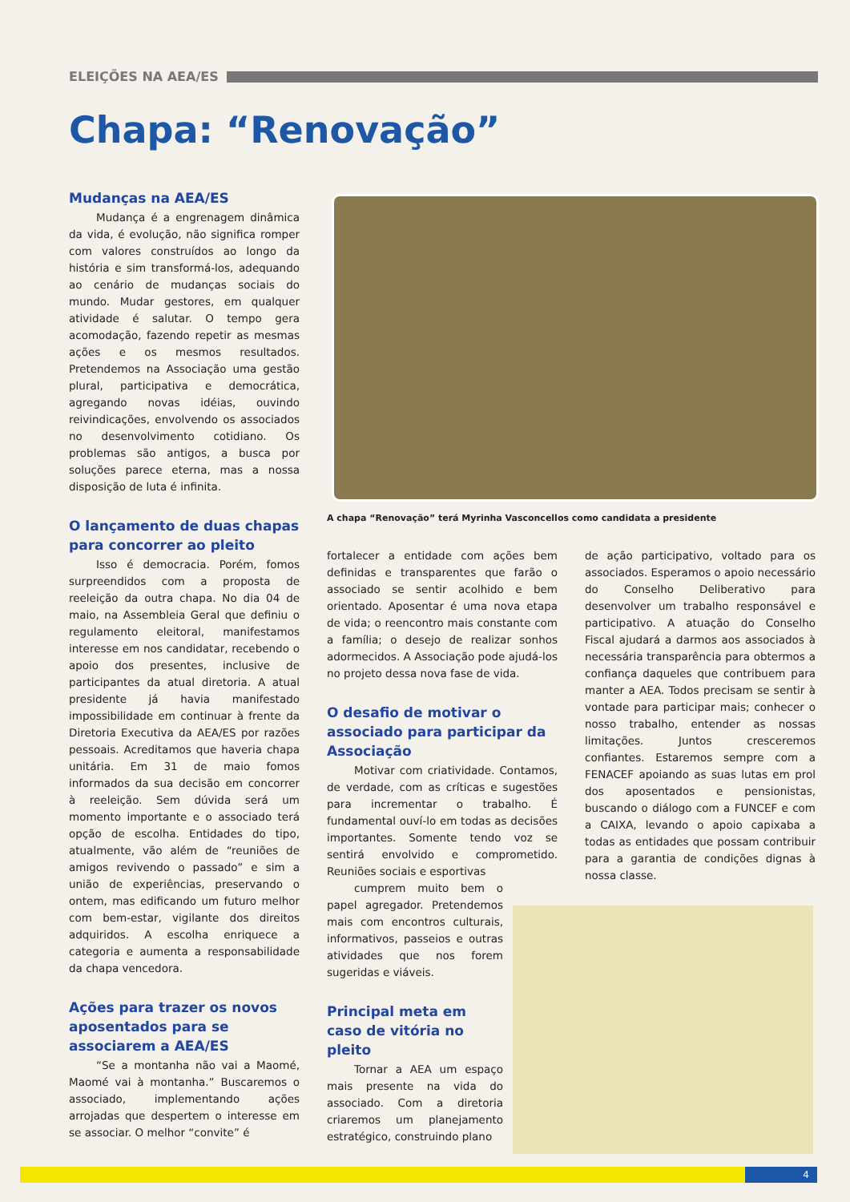ELEIÇÕES NA AEA/ES
Chapa: “Renovação”
Mudanças na AEA/ES
Mudança é a engrenagem dinâmica da vida, é evolução, não significa romper com valores construídos ao longo da história e sim transformá-los, adequando ao cenário de mudanças sociais do mundo. Mudar gestores, em qualquer atividade é salutar. O tempo gera acomodação, fazendo repetir as mesmas ações e os mesmos resultados. Pretendemos na Associação uma gestão plural, participativa e democrática, agregando novas idéias, ouvindo reivindicações, envolvendo os associados no desenvolvimento cotidiano. Os problemas são antigos, a busca por soluções parece eterna, mas a nossa disposição de luta é infinita.
O lançamento de duas chapas para concorrer ao pleito
Isso é democracia. Porém, fomos surpreendidos com a proposta de reeleição da outra chapa. No dia 04 de maio, na Assembleia Geral que definiu o regulamento eleitoral, manifestamos interesse em nos candidatar, recebendo o apoio dos presentes, inclusive de participantes da atual diretoria. A atual presidente já havia manifestado impossibilidade em continuar à frente da Diretoria Executiva da AEA/ES por razões pessoais. Acreditamos que haveria chapa unitária. Em 31 de maio fomos informados da sua decisão em concorrer à reeleição. Sem dúvida será um momento importante e o associado terá opção de escolha. Entidades do tipo, atualmente, vão além de “reuniões de amigos revivendo o passado” e sim a união de experiências, preservando o ontem, mas edificando um futuro melhor com bem-estar, vigilante dos direitos adquiridos. A escolha enriquece a categoria e aumenta a responsabilidade da chapa vencedora.
Ações para trazer os novos aposentados para se associarem a AEA/ES
“Se a montanha não vai a Maomé, Maomé vai à montanha.” Buscaremos o associado, implementando ações arrojadas que despertem o interesse em se associar. O melhor “convite” é
A chapa “Renovação” terá Myrinha Vasconcellos como candidata a presidente
fortalecer a entidade com ações bem definidas e transparentes que farão o associado se sentir acolhido e bem orientado. Aposentar é uma nova etapa de vida; o reencontro mais constante com a família; o desejo de realizar sonhos adormecidos. A Associação pode ajudá-los no projeto dessa nova fase de vida.
O desafio de motivar o associado para participar da Associação
Motivar com criatividade. Contamos, de verdade, com as críticas e sugestões para incrementar o trabalho. É fundamental ouví-lo em todas as decisões importantes. Somente tendo voz se sentirá envolvido e comprometido. Reuniões sociais e esportivas
cumprem muito bem o papel agregador. Pretendemos mais com encontros culturais, informativos, passeios e outras atividades que nos forem sugeridas e viáveis.
Principal meta em caso de vitória no pleito
Tornar a AEA um espaço mais presente na vida do associado. Com a diretoria criaremos um planejamento estratégico, construindo plano
de ação participativo, voltado para os associados. Esperamos o apoio necessário do Conselho Deliberativo para desenvolver um trabalho responsável e participativo. A atuação do Conselho Fiscal ajudará a darmos aos associados à necessária transparência para obtermos a confiança daqueles que contribuem para manter a AEA. Todos precisam se sentir à vontade para participar mais; conhecer o nosso trabalho, entender as nossas limitações. Juntos cresceremos confiantes. Estaremos sempre com a FENACEF apoiando as suas lutas em prol dos aposentados e pensionistas, buscando o diálogo com a FUNCEF e com a CAIXA, levando o apoio capixaba a todas as entidades que possam contribuir para a garantia de condições dignas à nossa classe.
4